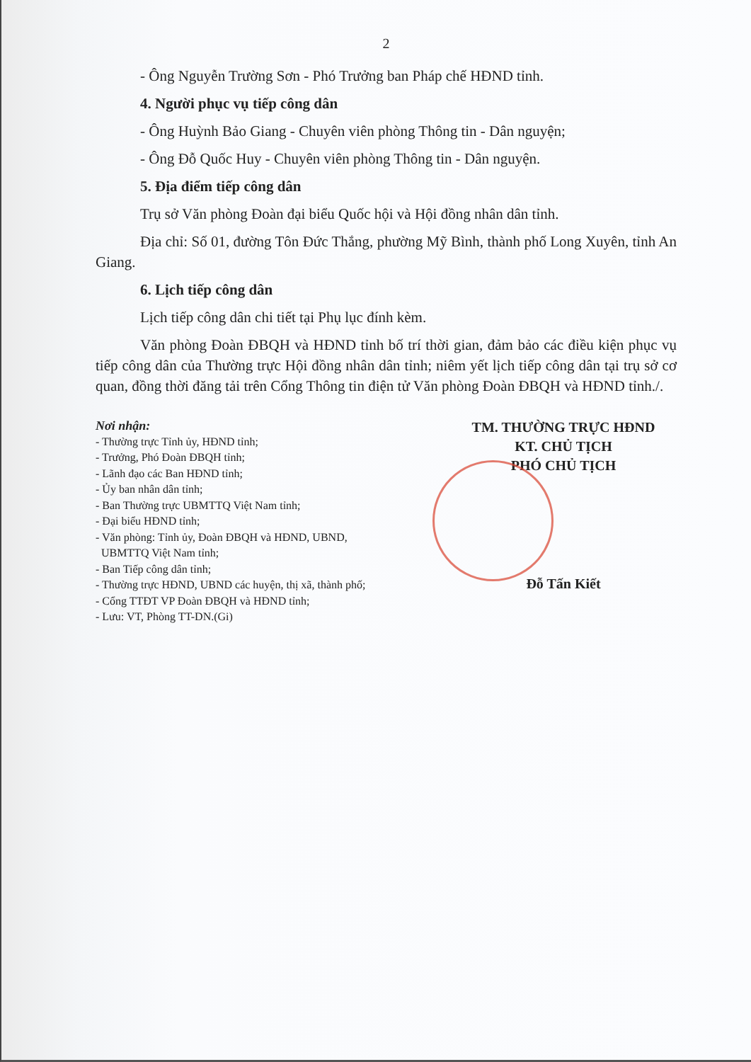2
- Ông Nguyễn Trường Sơn - Phó Trưởng ban Pháp chế HĐND tỉnh.
4. Người phục vụ tiếp công dân
- Ông Huỳnh Bảo Giang - Chuyên viên phòng Thông tin - Dân nguyện;
- Ông Đỗ Quốc Huy - Chuyên viên phòng Thông tin - Dân nguyện.
5. Địa điểm tiếp công dân
Trụ sở Văn phòng Đoàn đại biểu Quốc hội và Hội đồng nhân dân tỉnh.
Địa chỉ: Số 01, đường Tôn Đức Thắng, phường Mỹ Bình, thành phố Long Xuyên, tỉnh An Giang.
6. Lịch tiếp công dân
Lịch tiếp công dân chi tiết tại Phụ lục đính kèm.
Văn phòng Đoàn ĐBQH và HĐND tỉnh bố trí thời gian, đảm bảo các điều kiện phục vụ tiếp công dân của Thường trực Hội đồng nhân dân tỉnh; niêm yết lịch tiếp công dân tại trụ sở cơ quan, đồng thời đăng tải trên Cổng Thông tin điện tử Văn phòng Đoàn ĐBQH và HĐND tỉnh./.
Nơi nhận:
- Thường trực Tỉnh ủy, HĐND tỉnh;
- Trưởng, Phó Đoàn ĐBQH tỉnh;
- Lãnh đạo các Ban HĐND tỉnh;
- Ủy ban nhân dân tỉnh;
- Ban Thường trực UBMTTQ Việt Nam tỉnh;
- Đại biểu HĐND tỉnh;
- Văn phòng: Tỉnh ủy, Đoàn ĐBQH và HĐND, UBND,
UBMTTQ Việt Nam tỉnh;
- Ban Tiếp công dân tỉnh;
- Thường trực HĐND, UBND các huyện, thị xã, thành phố;
- Cổng TTĐT VP Đoàn ĐBQH và HĐND tỉnh;
- Lưu: VT, Phòng TT-DN.(Gi)
TM. THƯỜNG TRỰC HĐND
KT. CHỦ TỊCH
PHÓ CHỦ TỊCH
Đỗ Tấn Kiết